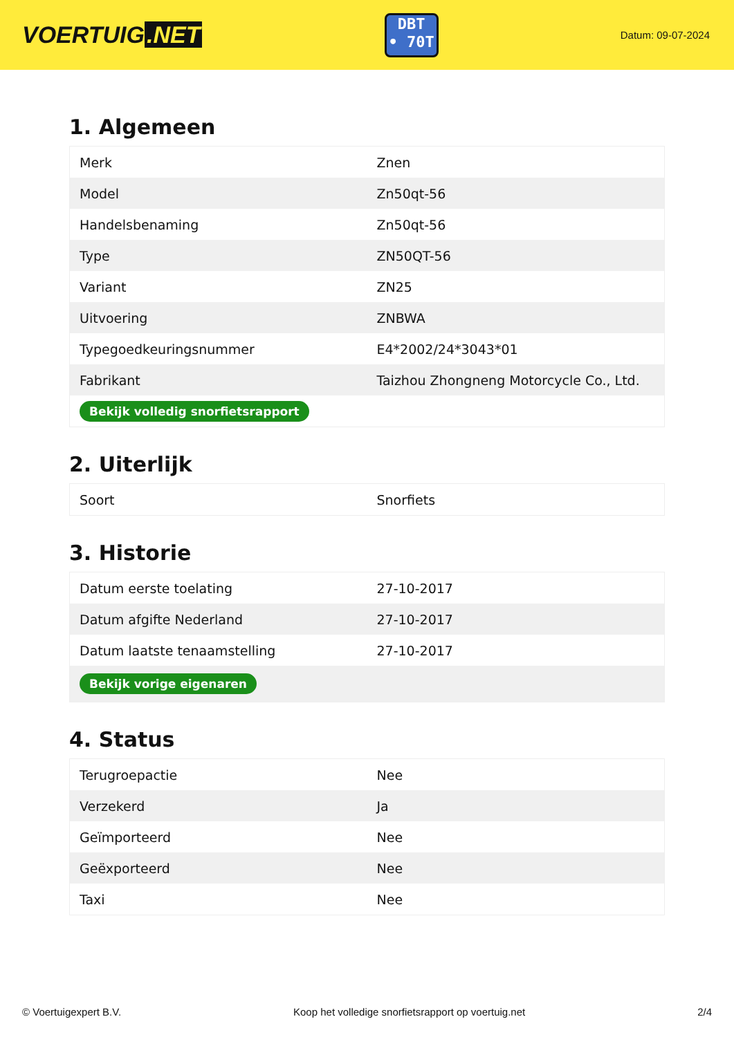VOERTUIG.NET
DBT
• 70T
Datum: 09-07-2024
1. Algemeen
| Merk | Znen |
| Model | Zn50qt-56 |
| Handelsbenaming | Zn50qt-56 |
| Type | ZN50QT-56 |
| Variant | ZN25 |
| Uitvoering | ZNBWA |
| Typegoedkeuringsnummer | E4*2002/24*3043*01 |
| Fabrikant | Taizhou Zhongneng Motorcycle Co., Ltd. |
| Bekijk volledig snorfietsrapport | |
2. Uiterlijk
| Soort | Snorfiets |
3. Historie
| Datum eerste toelating | 27-10-2017 |
| Datum afgifte Nederland | 27-10-2017 |
| Datum laatste tenaamstelling | 27-10-2017 |
| Bekijk vorige eigenaren | |
4. Status
| Terugroepactie | Nee |
| Verzekerd | Ja |
| Geïmporteerd | Nee |
| Geëxporteerd | Nee |
| Taxi | Nee |
© Voertuigexpert B.V. Koop het volledige snorfietsrapport op voertuig.net 2/4